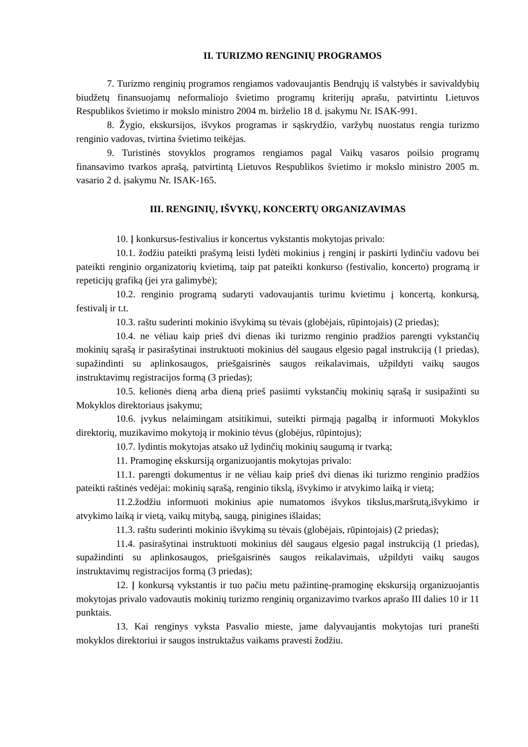II. TURIZMO RENGINIŲ PROGRAMOS
7. Turizmo renginių programos rengiamos vadovaujantis Bendrųjų iš valstybės ir savivaldybių biudžetų finansuojamų neformaliojo švietimo programų kriterijų aprašu, patvirtintu Lietuvos Respublikos švietimo ir mokslo ministro 2004 m. birželio 18 d. įsakymu Nr. ISAK-991.
8. Žygio, ekskursijos, išvykos programas ir sąskrydžio, varžybų nuostatus rengia turizmo renginio vadovas, tvirtina švietimo teikėjas.
9. Turistinės stovyklos programos rengiamos pagal Vaikų vasaros poilsio programų finansavimo tvarkos aprašą, patvirtintą Lietuvos Respublikos švietimo ir mokslo ministro 2005 m. vasario 2 d. įsakymu Nr. ISAK-165.
III. RENGINIŲ, IŠVYKŲ, KONCERTŲ ORGANIZAVIMAS
10. Į konkursus-festivalius ir koncertus vykstantis mokytojas privalo:
10.1. žodžiu pateikti prašymą leisti lydėti mokinius į renginį ir paskirti lydinčiu vadovu bei pateikti renginio organizatorių kvietimą, taip pat pateikti konkurso (festivalio, koncerto) programą ir repeticijų grafiką (jei yra galimybė);
10.2. renginio programą sudaryti vadovaujantis turimu kvietimu į koncertą, konkursą, festivalį ir t.t.
10.3. raštu suderinti mokinio išvykimą su tėvais (globėjais, rūpintojais) (2 priedas);
10.4. ne vėliau kaip prieš dvi dienas iki turizmo renginio pradžios parengti vykstančių mokinių sąrašą ir pasirašytinai instruktuoti mokinius dėl saugaus elgesio pagal instrukciją (1 priedas), supažindinti su aplinkosaugos, priešgaisrinės saugos reikalavimais, užpildyti vaikų saugos instruktavimų registracijos formą (3 priedas);
10.5. kelionės dieną arba dieną prieš pasiimti vykstančių mokinių sąrašą ir susipažinti su Mokyklos direktoriaus įsakymu;
10.6. įvykus nelaimingam atsitikimui, suteikti pirmąją pagalbą ir informuoti Mokyklos direktorių, muzikavimo mokytoją ir mokinio tėvus (globėjus, rūpintojus);
10.7. lydintis mokytojas atsako už lydinčių mokinių saugumą ir tvarką;
11. Pramoginę ekskursiją organizuojantis mokytojas privalo:
11.1. parengti dokumentus ir ne vėliau kaip prieš dvi dienas iki turizmo renginio pradžios pateikti raštinės vedėjai: mokinių sąrašą, renginio tikslą, išvykimo ir atvykimo laiką ir vietą;
11.2.žodžiu informuoti mokinius apie numatomos išvykos tikslus,maršrutą,išvykimo ir atvykimo laiką ir vietą, vaikų mitybą, saugą, pinigines išlaidas;
11.3. raštu suderinti mokinio išvykimą su tėvais (globėjais, rūpintojais) (2 priedas);
11.4. pasirašytinai instruktuoti mokinius dėl saugaus elgesio pagal instrukciją (1 priedas), supažindinti su aplinkosaugos, priešgaisrinės saugos reikalavimais, užpildyti vaikų saugos instruktavimų registracijos formą (3 priedas);
12. Į konkursą vykstantis ir tuo pačiu metu pažintinę-pramoginę ekskursiją organizuojantis mokytojas privalo vadovautis mokinių turizmo renginių organizavimo tvarkos aprašo III dalies 10 ir 11 punktais.
13. Kai renginys vyksta Pasvalio mieste, jame dalyvaujantis mokytojas turi pranešti mokyklos direktoriui ir saugos instruktažus vaikams pravesti žodžiu.